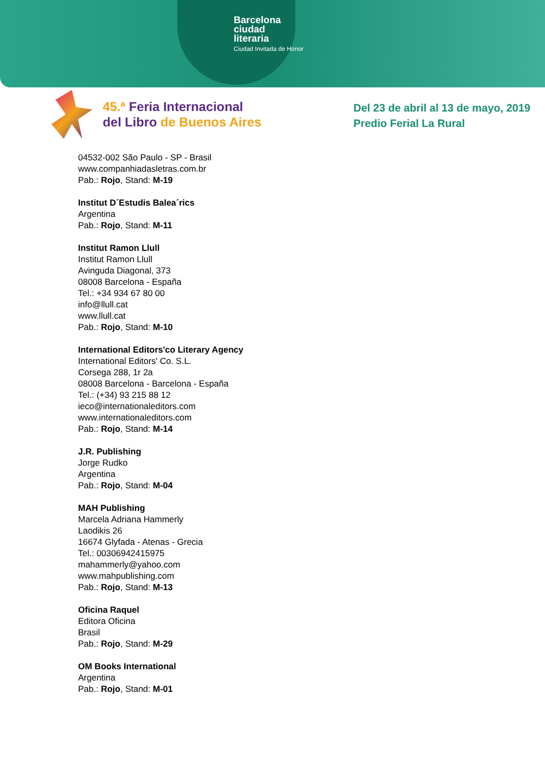Barcelona
ciudad
literaria
Ciudad Invitada de Honor
45.ª Feria Internacional
del Libro de Buenos Aires
Del 23 de abril al 13 de mayo, 2019
Predio Ferial La Rural
04532-002 São Paulo - SP - Brasil
www.companhiadasletras.com.br
Pab.: Rojo, Stand: M-19
Institut D´Estudis Balea´rics
Argentina
Pab.: Rojo, Stand: M-11
Institut Ramon Llull
Institut Ramon Llull
Avinguda Diagonal, 373
08008 Barcelona - España
Tel.: +34 934 67 80 00
info@llull.cat
www.llull.cat
Pab.: Rojo, Stand: M-10
International Editors'co Literary Agency
International Editors' Co. S.L.
Corsega 288, 1r 2a
08008 Barcelona - Barcelona - España
Tel.: (+34) 93 215 88 12
ieco@internationaleditors.com
www.internationaleditors.com
Pab.: Rojo, Stand: M-14
J.R. Publishing
Jorge Rudko
Argentina
Pab.: Rojo, Stand: M-04
MAH Publishing
Marcela Adriana Hammerly
Laodikis 26
16674 Glyfada - Atenas - Grecia
Tel.: 00306942415975
mahammerly@yahoo.com
www.mahpublishing.com
Pab.: Rojo, Stand: M-13
Oficina Raquel
Editora Oficina
Brasil
Pab.: Rojo, Stand: M-29
OM Books International
Argentina
Pab.: Rojo, Stand: M-01